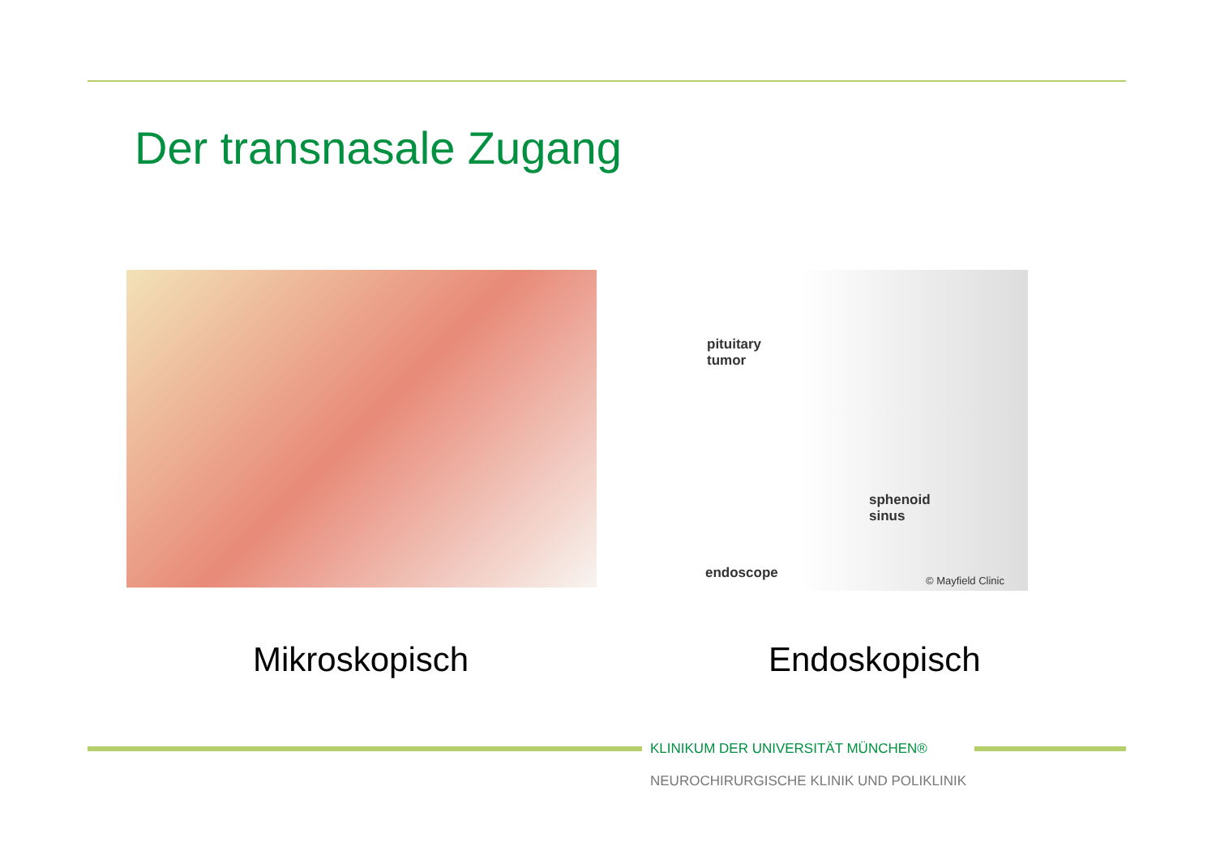Der transnasale Zugang
pituitary
tumor
sphenoid
sinus
endoscope © Mayfield Clinic
Mikroskopisch Endoskopisch
KLINIKUM DER UNIVERSITÄT MÜNCHEN®
NEUROCHIRURGISCHE KLINIK UND POLIKLINIK